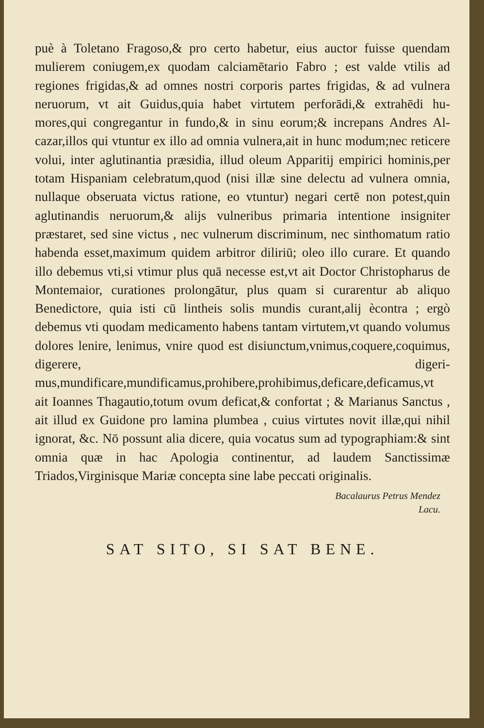puè à Toletano Fragoso,& pro certo habetur, eius auctor fuisse quendam mulierem coniugem,ex quodam calciamētario Fabro ; est valde vtilis ad regiones frigidas,& ad omnes nostri corporis partes frigidas, & ad vulnera neruorum, vt ait Guidus,quia habet virtutem perforādi,& extrahēdi hu­mores,qui congregantur in fundo,& in sinu eorum;& increpans Andres Al­cazar,illos qui vtuntur ex illo ad omnia vulnera,ait in hunc modum;nec reticere volui, inter aglutinantia præsidia, illud oleum Apparitij empirici hominis,per totam Hispaniam celebratum,quod (nisi illæ sine delectu ad vulnera omnia, nullaque obseruata victus ratione, eo vtuntur) negari cer­tē non potest,quin aglutinandis neruorum,& alijs vulneribus primaria in­tentione insigniter præstaret, sed sine victus , nec vulnerum discriminum, nec sinthomatum ratio habenda esset,maximum quidem arbitror diliriū; oleo illo curare. Et quando illo debemus vti,si vtimur plus quā neces­se est,vt ait Doctor Christopharus de Montemaior, curationes prolongā­tur, plus quam si curarentur ab aliquo Benedictore, quia isti cū lintheis so­lis mundis curant,alij ècontra ; ergò debemus vti quodam medicamen­to habens tantam virtutem,vt quando volumus dolores lenire, lenimus, vnire quod est disiunctum,vnimus,coquere,coquimus, digerere, digeri­mus,mundificare,mundificamus,prohibere,prohibimus,deficare,defica­mus,vt ait Ioannes Thagautio,totum ovum deficat,& confortat ; & Ma­rianus Sanctus , ait illud ex Guidone pro lamina plumbea , cuius virtutes novit illæ,qui nihil ignorat, &c. Nō possunt alia dicere, quia vocatus sum ad typographiam:& sint omnia quæ in hac Apologia continentur, ad lau­dem Sanctissimæ Triados,Virginisque Mariæ concepta sine labe peccati originalis.
Bacalaurus Petrus Mendez
Lacu.
SAT SITO, SI SAT BENE.